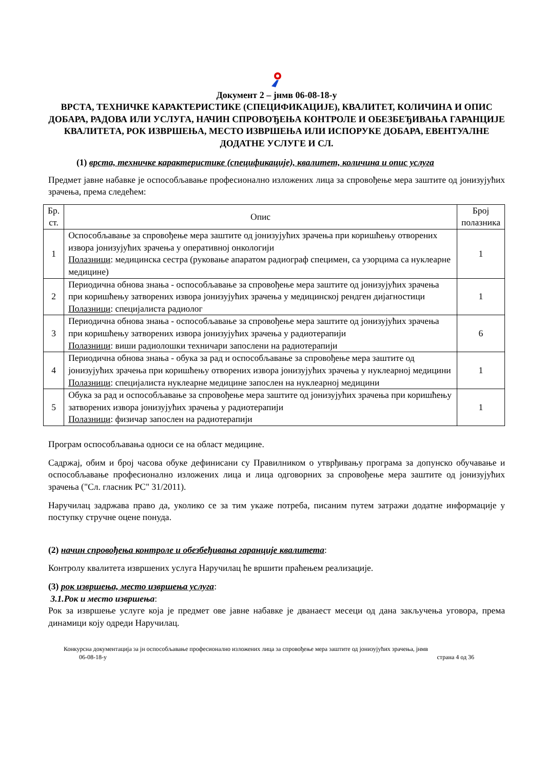Документ 2 – јнмв 06-08-18-у
ВРСТА, ТЕХНИЧКЕ КАРАКТЕРИСТИКЕ (СПЕЦИФИКАЦИЈЕ), КВАЛИТЕТ, КОЛИЧИНА И ОПИС ДОБАРА, РАДОВА ИЛИ УСЛУГА, НАЧИН СПРОВОЂЕЊА КОНТРОЛЕ И ОБЕЗБЕЂИВАЊА ГАРАНЦИЈЕ КВАЛИТЕТА, РОК ИЗВРШЕЊА, МЕСТО ИЗВРШЕЊА ИЛИ ИСПОРУКЕ ДОБАРА, ЕВЕНТУАЛНЕ ДОДАТНЕ УСЛУГЕ И СЛ.
(1) врста, техничке карактеристике (спецификације), квалитет, количина и опис услуга
Предмет јавне набавке је оспособљавање професионално изложених лица за спровођење мера заштите од јонизујућих зрачења, према следећем:
| Бр. ст. | Опис | Број полазника |
| --- | --- | --- |
| 1 | Оспособљавање за спровођење мера заштите од јонизујућих зрачења при коришћењу отворених извора јонизујућих зрачења у оперативној онкологији Полазници : медицинска сестра (руковање апаратом радиограф специмен, са узорцима са нуклеарне медицине) | 1 |
| 2 | Периодична обнова знања - оспособљавање за спровођење мера заштите од јонизујућих зрачења при коришћењу затворених извора јонизујућих зрачења у медицинској рендген дијагностици Полазници : специјалиста радиолог | 1 |
| 3 | Периодична обнова знања - оспособљавање за спровођење мера заштите од јонизујућих зрачења при коришћењу затворених извора јонизујућих зрачења у радиотерапији Полазници : виши радиолошки техничари запослени на радиотерапији | 6 |
| 4 | Периодична обнова знања - обука за рад и оспособљавање за спровођење мера заштите од јонизујућих зрачења при коришћењу отворених извора јонизујућих зрачења у нуклеарној медицини Полазници : специјалиста нуклеарне медицине запослен на нуклеарној медицини | 1 |
| 5 | Обука за рад и оспособљавање за спровођење мера заштите од јонизујућих зрачења при коришћењу затворених извора јонизујућих зрачења у радиотерапији Полазници : физичар запослен на радиотерапији | 1 |
Програм оспособљавања односи се на област медицине.
Садржај, обим и број часова обуке дефинисани су Правилником о утврђивању програма за допунско обучавање и оспособљавање професионално изложених лица и лица одговорних за спровођење мера заштите од јонизујућих зрачења ("Сл. гласник РС" 31/2011).
Наручилац задржава право да, уколико се за тим укаже потреба, писаним путем затражи додатне информације у поступку стручне оцене понуда.
(2) начин спровођења контроле и обезбеђивања гаранције квалитета:
Контролу квалитета извршених услуга Наручилац ће вршити праћењем реализације.
(3) рок извршења, место извршења услуга:
3.1.Рок и место извршења:
Рок за извршење услуге која је предмет ове јавне набавке је дванаест месеци од дана закључења уговора, према динамици коју одреди Наручилац.
Конкурсна документација за јн оспособљавање професионално изложених лица за спровођење мера заштите од јонизујућих зрачења, јнмв
06-08-18-у страна 4 од 36